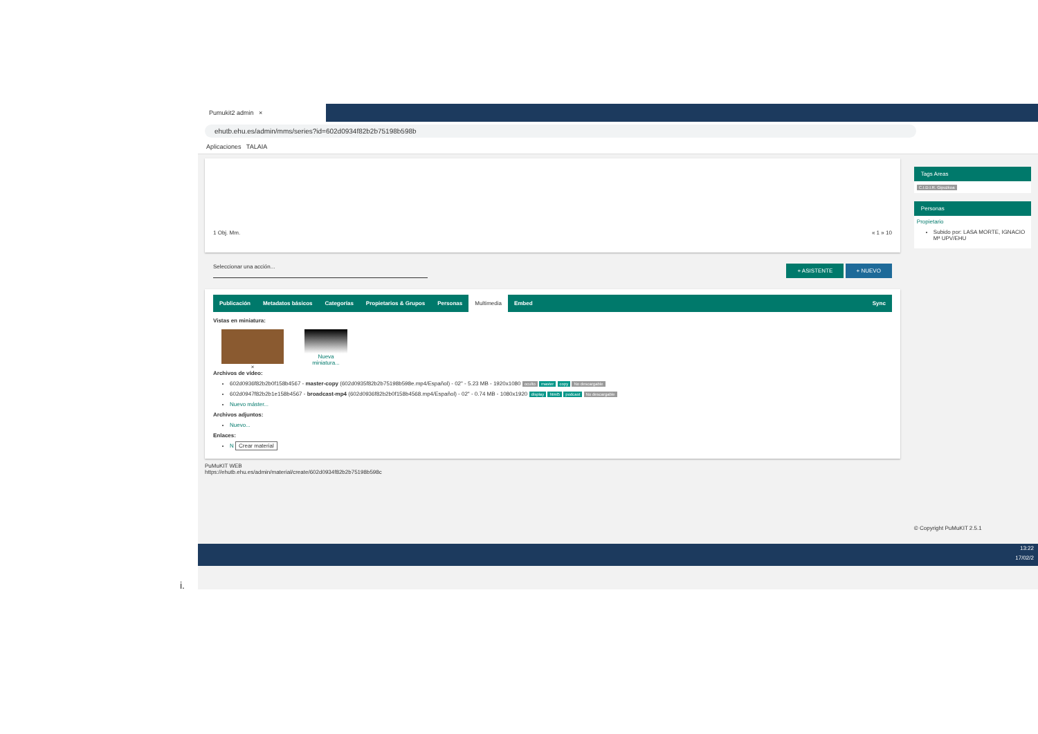i.
Pumukit2 admin ×
ehutb.ehu.es/admin/mms/series?id=602d0934f82b2b75198b598b
Aplicaciones TALAIA
1 Obj. Mm. « 1 » 10
Seleccionar una acción... + ASISTENTE + NUEVO
Publicación Metadatos básicos Categorías Propietarios & Grupos Personas Multimedia Embed Sync
Vistas en miniatura:
× Nueva
miniatura...
Archivos de vídeo:
602d0936f82b2b0f158b4567 - master-copy (602d0935f82b2b75198b598e.mp4/Español) - 02" - 5.23 MB - 1920x1080 oculto master copy No descargable
602d0947f82b2b1e158b4567 - broadcast-mp4 (602d0936f82b2b0f158b4568.mp4/Español) - 02" - 0.74 MB - 1080x1920 display html5 podcast No descargable
Nuevo máster...
Archivos adjuntos:
Nuevo...
Enlaces:
N Crear material
PuMuKIT WEB
https://ehutb.ehu.es/admin/material/create/602d0934f82b2b75198b598c
Tags Areas
C.I.D.I.R. Gipuzkoa
Personas
Propietario
Subido por: LASA MORTE, IGNACIO Mª UPV/EHU
© Copyright PuMuKIT 2.5.1
13:22
17/02/2